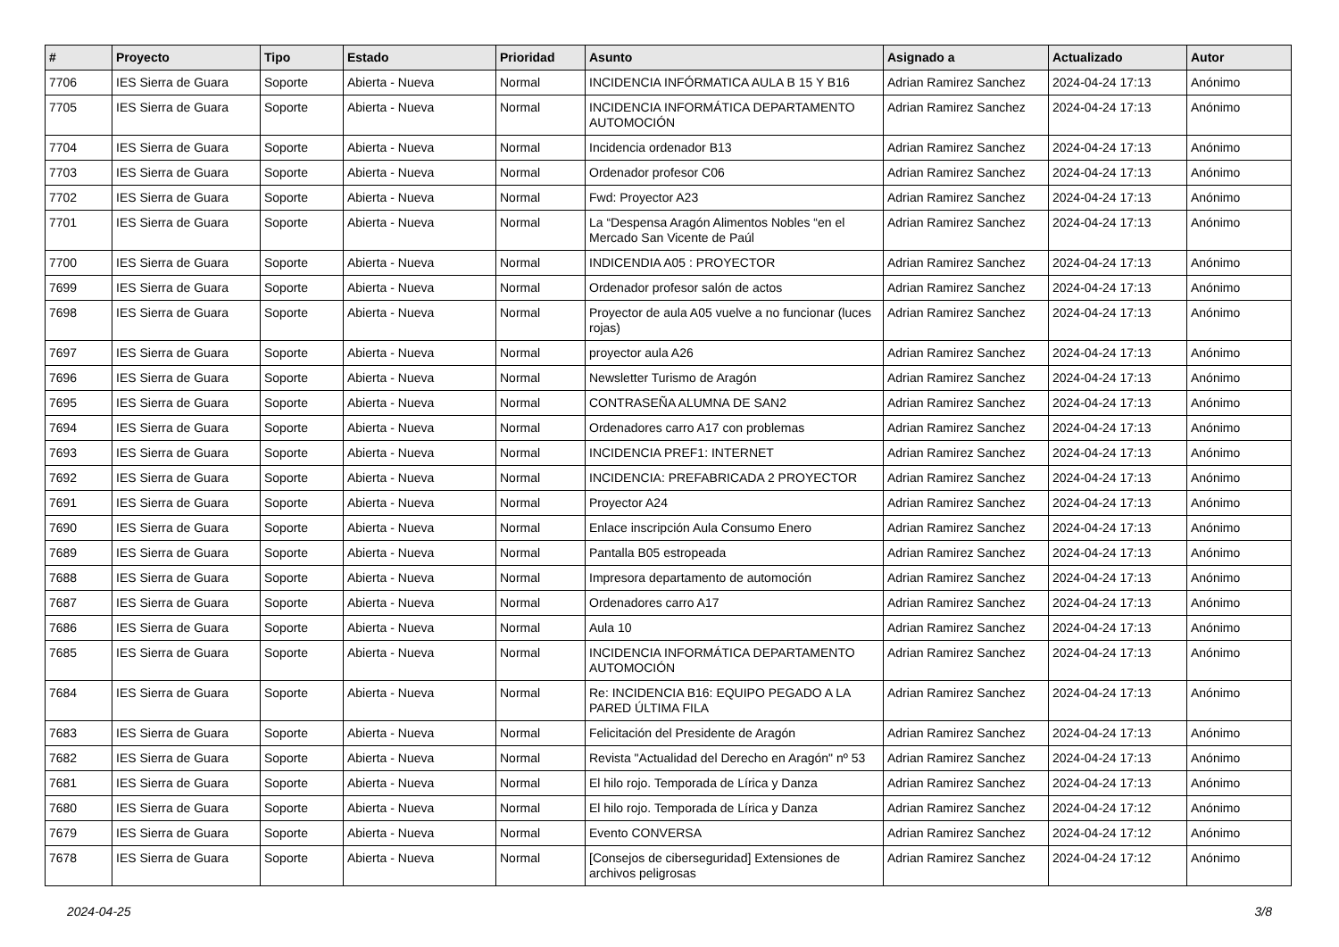| # | Proyecto | Tipo | Estado | Prioridad | Asunto | Asignado a | Actualizado | Autor |
| --- | --- | --- | --- | --- | --- | --- | --- | --- |
| 7706 | IES Sierra de Guara | Soporte | Abierta - Nueva | Normal | INCIDENCIA INFÓRMATICA AULA B 15 Y B16 | Adrian Ramirez Sanchez | 2024-04-24 17:13 | Anónimo |
| 7705 | IES Sierra de Guara | Soporte | Abierta - Nueva | Normal | INCIDENCIA INFORMÁTICA DEPARTAMENTO AUTOMOCIÓN | Adrian Ramirez Sanchez | 2024-04-24 17:13 | Anónimo |
| 7704 | IES Sierra de Guara | Soporte | Abierta - Nueva | Normal | Incidencia ordenador B13 | Adrian Ramirez Sanchez | 2024-04-24 17:13 | Anónimo |
| 7703 | IES Sierra de Guara | Soporte | Abierta - Nueva | Normal | Ordenador profesor C06 | Adrian Ramirez Sanchez | 2024-04-24 17:13 | Anónimo |
| 7702 | IES Sierra de Guara | Soporte | Abierta - Nueva | Normal | Fwd: Proyector A23 | Adrian Ramirez Sanchez | 2024-04-24 17:13 | Anónimo |
| 7701 | IES Sierra de Guara | Soporte | Abierta - Nueva | Normal | La “Despensa Aragón Alimentos Nobles “en el Mercado San Vicente de Paúl | Adrian Ramirez Sanchez | 2024-04-24 17:13 | Anónimo |
| 7700 | IES Sierra de Guara | Soporte | Abierta - Nueva | Normal | INDICENDIA A05 : PROYECTOR | Adrian Ramirez Sanchez | 2024-04-24 17:13 | Anónimo |
| 7699 | IES Sierra de Guara | Soporte | Abierta - Nueva | Normal | Ordenador profesor salón de actos | Adrian Ramirez Sanchez | 2024-04-24 17:13 | Anónimo |
| 7698 | IES Sierra de Guara | Soporte | Abierta - Nueva | Normal | Proyector de aula A05 vuelve a no funcionar (luces rojas) | Adrian Ramirez Sanchez | 2024-04-24 17:13 | Anónimo |
| 7697 | IES Sierra de Guara | Soporte | Abierta - Nueva | Normal | proyector aula A26 | Adrian Ramirez Sanchez | 2024-04-24 17:13 | Anónimo |
| 7696 | IES Sierra de Guara | Soporte | Abierta - Nueva | Normal | Newsletter Turismo de Aragón | Adrian Ramirez Sanchez | 2024-04-24 17:13 | Anónimo |
| 7695 | IES Sierra de Guara | Soporte | Abierta - Nueva | Normal | CONTRASEÑA ALUMNA DE SAN2 | Adrian Ramirez Sanchez | 2024-04-24 17:13 | Anónimo |
| 7694 | IES Sierra de Guara | Soporte | Abierta - Nueva | Normal | Ordenadores carro A17 con problemas | Adrian Ramirez Sanchez | 2024-04-24 17:13 | Anónimo |
| 7693 | IES Sierra de Guara | Soporte | Abierta - Nueva | Normal | INCIDENCIA PREF1: INTERNET | Adrian Ramirez Sanchez | 2024-04-24 17:13 | Anónimo |
| 7692 | IES Sierra de Guara | Soporte | Abierta - Nueva | Normal | INCIDENCIA: PREFABRICADA 2 PROYECTOR | Adrian Ramirez Sanchez | 2024-04-24 17:13 | Anónimo |
| 7691 | IES Sierra de Guara | Soporte | Abierta - Nueva | Normal | Proyector A24 | Adrian Ramirez Sanchez | 2024-04-24 17:13 | Anónimo |
| 7690 | IES Sierra de Guara | Soporte | Abierta - Nueva | Normal | Enlace inscripción Aula Consumo Enero | Adrian Ramirez Sanchez | 2024-04-24 17:13 | Anónimo |
| 7689 | IES Sierra de Guara | Soporte | Abierta - Nueva | Normal | Pantalla B05 estropeada | Adrian Ramirez Sanchez | 2024-04-24 17:13 | Anónimo |
| 7688 | IES Sierra de Guara | Soporte | Abierta - Nueva | Normal | Impresora departamento de automoción | Adrian Ramirez Sanchez | 2024-04-24 17:13 | Anónimo |
| 7687 | IES Sierra de Guara | Soporte | Abierta - Nueva | Normal | Ordenadores carro A17 | Adrian Ramirez Sanchez | 2024-04-24 17:13 | Anónimo |
| 7686 | IES Sierra de Guara | Soporte | Abierta - Nueva | Normal | Aula 10 | Adrian Ramirez Sanchez | 2024-04-24 17:13 | Anónimo |
| 7685 | IES Sierra de Guara | Soporte | Abierta - Nueva | Normal | INCIDENCIA INFORMÁTICA DEPARTAMENTO AUTOMOCIÓN | Adrian Ramirez Sanchez | 2024-04-24 17:13 | Anónimo |
| 7684 | IES Sierra de Guara | Soporte | Abierta - Nueva | Normal | Re: INCIDENCIA B16: EQUIPO PEGADO A LA PARED ÚLTIMA FILA | Adrian Ramirez Sanchez | 2024-04-24 17:13 | Anónimo |
| 7683 | IES Sierra de Guara | Soporte | Abierta - Nueva | Normal | Felicitación del Presidente de Aragón | Adrian Ramirez Sanchez | 2024-04-24 17:13 | Anónimo |
| 7682 | IES Sierra de Guara | Soporte | Abierta - Nueva | Normal | Revista "Actualidad del Derecho en Aragón" nº 53 | Adrian Ramirez Sanchez | 2024-04-24 17:13 | Anónimo |
| 7681 | IES Sierra de Guara | Soporte | Abierta - Nueva | Normal | El hilo rojo. Temporada de Lírica y Danza | Adrian Ramirez Sanchez | 2024-04-24 17:13 | Anónimo |
| 7680 | IES Sierra de Guara | Soporte | Abierta - Nueva | Normal | El hilo rojo. Temporada de Lírica y Danza | Adrian Ramirez Sanchez | 2024-04-24 17:12 | Anónimo |
| 7679 | IES Sierra de Guara | Soporte | Abierta - Nueva | Normal | Evento CONVERSA | Adrian Ramirez Sanchez | 2024-04-24 17:12 | Anónimo |
| 7678 | IES Sierra de Guara | Soporte | Abierta - Nueva | Normal | [Consejos de ciberseguridad] Extensiones de archivos peligrosas | Adrian Ramirez Sanchez | 2024-04-24 17:12 | Anónimo |
2024-04-25 3/8